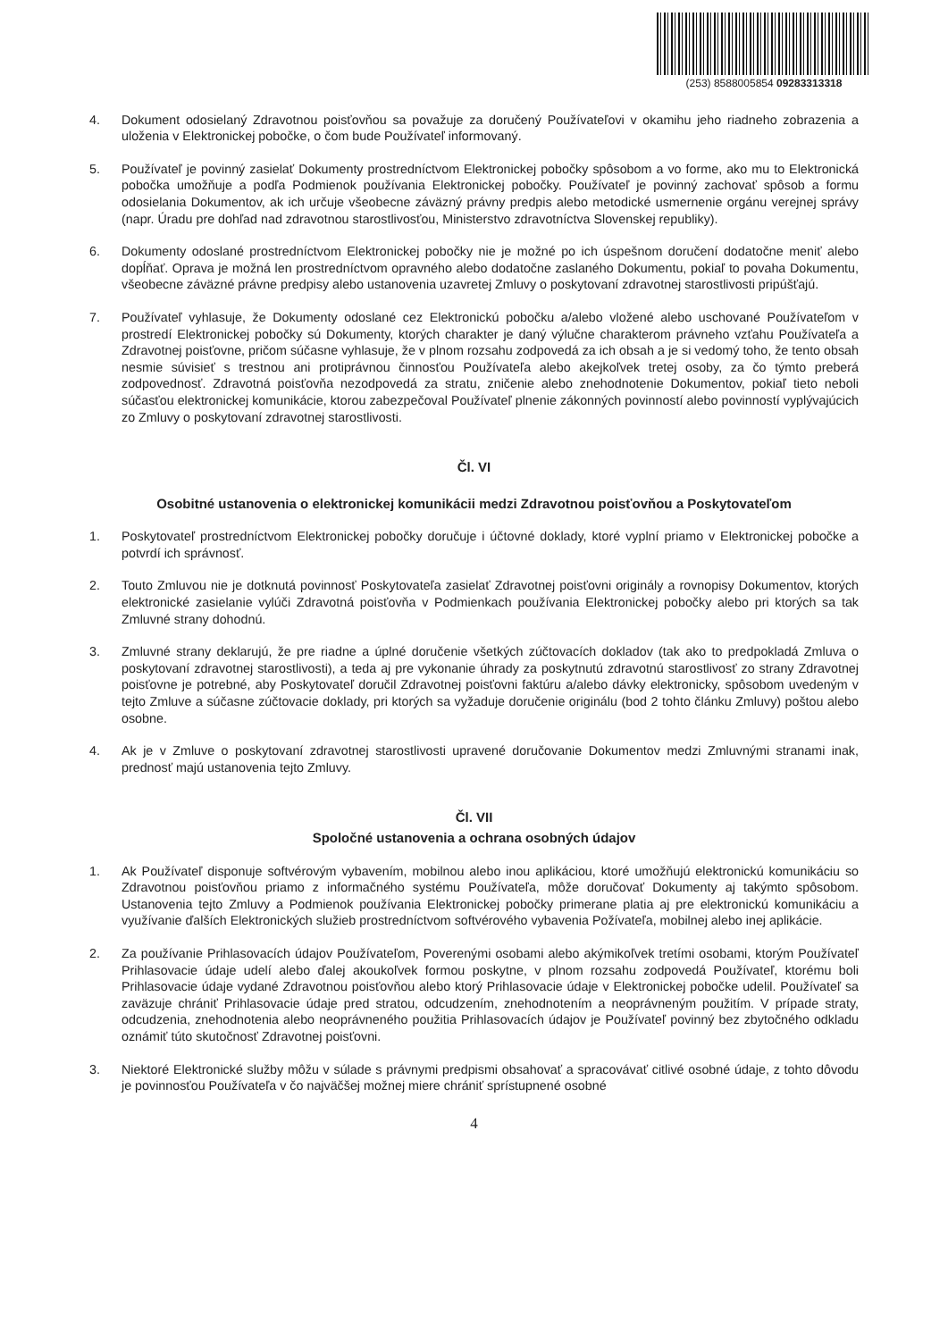(253) 8588005854 09283313318
4. Dokument odosielaný Zdravotnou poisťovňou sa považuje za doručený Používateľovi v okamihu jeho riadneho zobrazenia a uloženia v Elektronickej pobočke, o čom bude Používateľ informovaný.
5. Používateľ je povinný zasielať Dokumenty prostredníctvom Elektronickej pobočky spôsobom a vo forme, ako mu to Elektronická pobočka umožňuje a podľa Podmienok používania Elektronickej pobočky. Používateľ je povinný zachovať spôsob a formu odosielania Dokumentov, ak ich určuje všeobecne záväzný právny predpis alebo metodické usmernenie orgánu verejnej správy (napr. Úradu pre dohľad nad zdravotnou starostlivosťou, Ministerstvo zdravotníctva Slovenskej republiky).
6. Dokumenty odoslané prostredníctvom Elektronickej pobočky nie je možné po ich úspešnom doručení dodatočne meniť alebo dopĺňať. Oprava je možná len prostredníctvom opravného alebo dodatočne zaslaného Dokumentu, pokiaľ to povaha Dokumentu, všeobecne záväzné právne predpisy alebo ustanovenia uzavretej Zmluvy o poskytovaní zdravotnej starostlivosti pripúšťajú.
7. Používateľ vyhlasuje, že Dokumenty odoslané cez Elektronickú pobočku a/alebo vložené alebo uschované Používateľom v prostredí Elektronickej pobočky sú Dokumenty, ktorých charakter je daný výlučne charakterom právneho vzťahu Používateľa a Zdravotnej poisťovne, pričom súčasne vyhlasuje, že v plnom rozsahu zodpovedá za ich obsah a je si vedomý toho, že tento obsah nesmie súvisieť s trestnou ani protiprávnou činnosťou Používateľa alebo akejkoľvek tretej osoby, za čo týmto preberá zodpovednosť. Zdravotná poisťovňa nezodpovedá za stratu, zničenie alebo znehodnotenie Dokumentov, pokiaľ tieto neboli súčasťou elektronickej komunikácie, ktorou zabezpečoval Používateľ plnenie zákonných povinností alebo povinností vyplývajúcich zo Zmluvy o poskytovaní zdravotnej starostlivosti.
Čl. VI
Osobitné ustanovenia o elektronickej komunikácii medzi Zdravotnou poisťovňou a Poskytovateľom
1. Poskytovateľ prostredníctvom Elektronickej pobočky doručuje i účtovné doklady, ktoré vyplní priamo v Elektronickej pobočke a potvrdí ich správnosť.
2. Touto Zmluvou nie je dotknutá povinnosť Poskytovateľa zasielať Zdravotnej poisťovni originály a rovnopisy Dokumentov, ktorých elektronické zasielanie vylúči Zdravotná poisťovňa v Podmienkach používania Elektronickej pobočky alebo pri ktorých sa tak Zmluvné strany dohodnú.
3. Zmluvné strany deklarujú, že pre riadne a úplné doručenie všetkých zúčtovacích dokladov (tak ako to predpokladá Zmluva o poskytovaní zdravotnej starostlivosti), a teda aj pre vykonanie úhrady za poskytnutú zdravotnú starostlivosť zo strany Zdravotnej poisťovne je potrebné, aby Poskytovateľ doručil Zdravotnej poisťovni faktúru a/alebo dávky elektronicky, spôsobom uvedeným v tejto Zmluve a súčasne zúčtovacie doklady, pri ktorých sa vyžaduje doručenie originálu (bod 2 tohto článku Zmluvy) poštou alebo osobne.
4. Ak je v Zmluve o poskytovaní zdravotnej starostlivosti upravené doručovanie Dokumentov medzi Zmluvnými stranami inak, prednosť majú ustanovenia tejto Zmluvy.
Čl. VII
Spoločné ustanovenia a ochrana osobných údajov
1. Ak Používateľ disponuje softvérovým vybavením, mobilnou alebo inou aplikáciou, ktoré umožňujú elektronickú komunikáciu so Zdravotnou poisťovňou priamo z informačného systému Používateľa, môže doručovať Dokumenty aj takýmto spôsobom. Ustanovenia tejto Zmluvy a Podmienok používania Elektronickej pobočky primerane platia aj pre elektronickú komunikáciu a využívanie ďalších Elektronických služieb prostredníctvom softvérového vybavenia Požívateľa, mobilnej alebo inej aplikácie.
2. Za používanie Prihlasovacích údajov Používateľom, Poverenými osobami alebo akýmikoľvek tretími osobami, ktorým Používateľ Prihlasovacie údaje udelí alebo ďalej akoukoľvek formou poskytne, v plnom rozsahu zodpovedá Používateľ, ktorému boli Prihlasovacie údaje vydané Zdravotnou poisťovňou alebo ktorý Prihlasovacie údaje v Elektronickej pobočke udelil. Používateľ sa zaväzuje chrániť Prihlasovacie údaje pred stratou, odcudzením, znehodnotením a neoprávneným použitím. V prípade straty, odcudzenia, znehodnotenia alebo neoprávneného použitia Prihlasovacích údajov je Používateľ povinný bez zbytočného odkladu oznámiť túto skutočnosť Zdravotnej poisťovni.
3. Niektoré Elektronické služby môžu v súlade s právnymi predpismi obsahovať a spracovávať citlivé osobné údaje, z tohto dôvodu je povinnosťou Používateľa v čo najväčšej možnej miere chrániť sprístupnené osobné
4